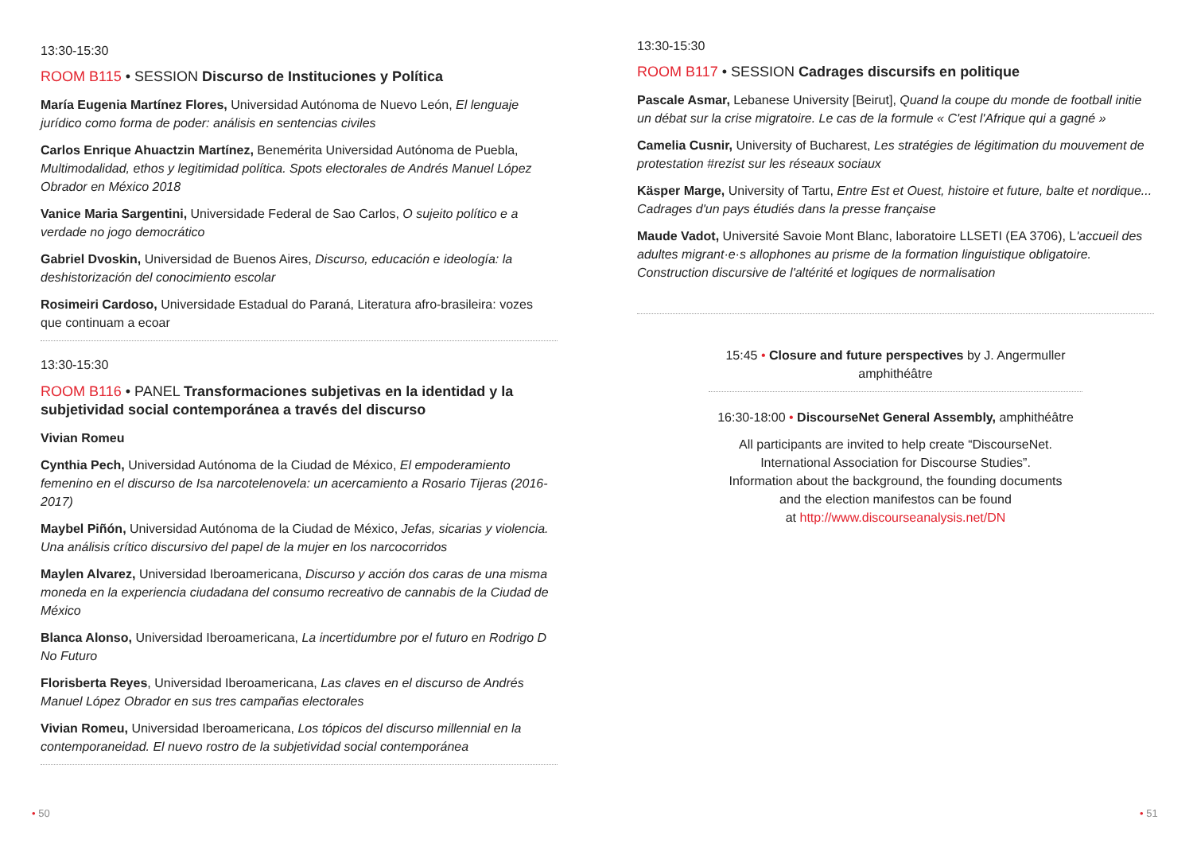13:30-15:30
ROOM B115 • SESSION Discurso de Instituciones y Política
María Eugenia Martínez Flores, Universidad Autónoma de Nuevo León, El lenguaje jurídico como forma de poder: análisis en sentencias civiles
Carlos Enrique Ahuactzin Martínez, Benemérita Universidad Autónoma de Puebla, Multimodalidad, ethos y legitimidad política. Spots electorales de Andrés Manuel López Obrador en México 2018
Vanice Maria Sargentini, Universidade Federal de Sao Carlos, O sujeito político e a verdade no jogo democrático
Gabriel Dvoskin, Universidad de Buenos Aires, Discurso, educación e ideología: la deshistorización del conocimiento escolar
Rosimeiri Cardoso, Universidade Estadual do Paraná, Literatura afro-brasileira: vozes que continuam a ecoar
13:30-15:30
ROOM B116 • PANEL Transformaciones subjetivas en la identidad y la subjetividad social contemporánea a través del discurso
Vivian Romeu
Cynthia Pech, Universidad Autónoma de la Ciudad de México, El empoderamiento femenino en el discurso de Isa narcotelenovela: un acercamiento a Rosario Tijeras (2016-2017)
Maybel Piñón, Universidad Autónoma de la Ciudad de México, Jefas, sicarias y violencia. Una análisis crítico discursivo del papel de la mujer en los narcocorridos
Maylen Alvarez, Universidad Iberoamericana, Discurso y acción dos caras de una misma moneda en la experiencia ciudadana del consumo recreativo de cannabis de la Ciudad de México
Blanca Alonso, Universidad Iberoamericana, La incertidumbre por el futuro en Rodrigo D No Futuro
Florisberta Reyes, Universidad Iberoamericana, Las claves en el discurso de Andrés Manuel López Obrador en sus tres campañas electorales
Vivian Romeu, Universidad Iberoamericana, Los tópicos del discurso millennial en la contemporaneidad. El nuevo rostro de la subjetividad social contemporánea
13:30-15:30
ROOM B117 • SESSION Cadrages discursifs en politique
Pascale Asmar, Lebanese University [Beirut], Quand la coupe du monde de football initie un débat sur la crise migratoire. Le cas de la formule « C'est l'Afrique qui a gagné »
Camelia Cusnir, University of Bucharest, Les stratégies de légitimation du mouvement de protestation #rezist sur les réseaux sociaux
Käsper Marge, University of Tartu, Entre Est et Ouest, histoire et future, balte et nordique... Cadrages d'un pays étudiés dans la presse française
Maude Vadot, Université Savoie Mont Blanc, laboratoire LLSETI (EA 3706), L'accueil des adultes migrant·e·s allophones au prisme de la formation linguistique obligatoire. Construction discursive de l'altérité et logiques de normalisation
15:45 • Closure and future perspectives by J. Angermuller
amphithéâtre
16:30-18:00 • DiscourseNet General Assembly, amphithéâtre
All participants are invited to help create “DiscourseNet.
International Association for Discourse Studies”.
Information about the background, the founding documents
and the election manifestos can be found
at http://www.discourseanalysis.net/DN
• 50 • 51